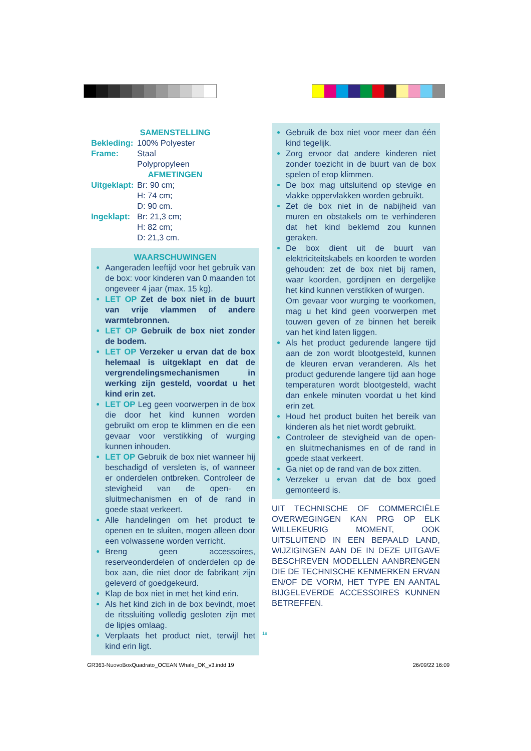SAMENSTELLING
Bekleding: 100% Polyester
Frame: Staal
Polypropyleen
AFMETINGEN
Uitgeklapt: Br: 90 cm;
H: 74 cm;
D: 90 cm.
Ingeklapt: Br: 21,3 cm;
H: 82 cm;
D: 21,3 cm.
WAARSCHUWINGEN
Aangeraden leeftijd voor het gebruik van de box: voor kinderen van 0 maanden tot ongeveer 4 jaar (max. 15 kg).
LET OP Zet de box niet in de buurt van vrije vlammen of andere warmtebronnen.
LET OP Gebruik de box niet zonder de bodem.
LET OP Verzeker u ervan dat de box helemaal is uitgeklapt en dat de vergrendelingsmechanismen in werking zijn gesteld, voordat u het kind erin zet.
LET OP Leg geen voorwerpen in de box die door het kind kunnen worden gebruikt om erop te klimmen en die een gevaar voor verstikking of wurging kunnen inhouden.
LET OP Gebruik de box niet wanneer hij beschadigd of versleten is, of wanneer er onderdelen ontbreken. Controleer de stevigheid van de open- en sluitmechanismen en of de rand in goede staat verkeert.
Alle handelingen om het product te openen en te sluiten, mogen alleen door een volwassene worden verricht.
Breng geen accessoires, reserveonderdelen of onderdelen op de box aan, die niet door de fabrikant zijn geleverd of goedgekeurd.
Klap de box niet in met het kind erin.
Als het kind zich in de box bevindt, moet de ritssluiting volledig gesloten zijn met de lipjes omlaag.
Verplaats het product niet, terwijl het kind erin ligt.
Gebruik de box niet voor meer dan één kind tegelijk.
Zorg ervoor dat andere kinderen niet zonder toezicht in de buurt van de box spelen of erop klimmen.
De box mag uitsluitend op stevige en vlakke oppervlakken worden gebruikt.
Zet de box niet in de nabijheid van muren en obstakels om te verhinderen dat het kind beklemd zou kunnen geraken.
De box dient uit de buurt van elektriciteitskabels en koorden te worden gehouden: zet de box niet bij ramen, waar koorden, gordijnen en dergelijke het kind kunnen verstikken of wurgen.
Om gevaar voor wurging te voorkomen, mag u het kind geen voorwerpen met touwen geven of ze binnen het bereik van het kind laten liggen.
Als het product gedurende langere tijd aan de zon wordt blootgesteld, kunnen de kleuren ervan veranderen. Als het product gedurende langere tijd aan hoge temperaturen wordt blootgesteld, wacht dan enkele minuten voordat u het kind erin zet.
Houd het product buiten het bereik van kinderen als het niet wordt gebruikt.
Controleer de stevigheid van de open- en sluitmechanismes en of de rand in goede staat verkeert.
Ga niet op de rand van de box zitten.
Verzeker u ervan dat de box goed gemonteerd is.
UIT TECHNISCHE OF COMMERCIËLE OVERWEGINGEN KAN PRG OP ELK WILLEKEURIG MOMENT, OOK UITSLUITEND IN EEN BEPAALD LAND, WIJZIGINGEN AAN DE IN DEZE UITGAVE BESCHREVEN MODELLEN AANBRENGEN DIE DE TECHNISCHE KENMERKEN ERVAN EN/OF DE VORM, HET TYPE EN AANTAL BIJGELEVERDE ACCESSOIRES KUNNEN BETREFFEN.
19
GR363-NuovoBoxQuadrato_OCEAN Whale_OK_v3.indd 19
26/09/22 16:09